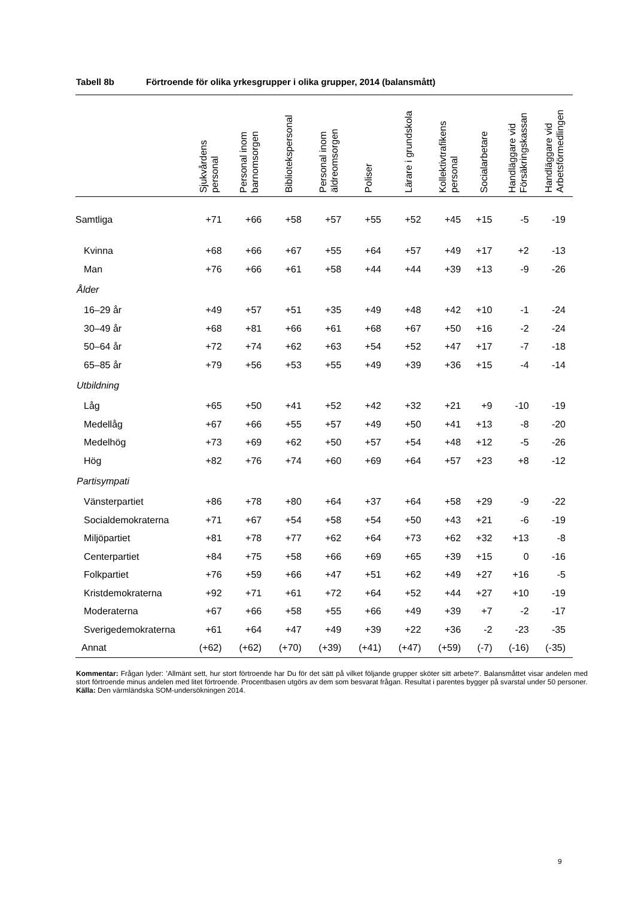Tabell 8b Förtroende för olika yrkesgrupper i olika grupper, 2014 (balansmått)
| | Sjukvårdens personal | Personal inom barnomsorgen | Bibliotekspersonal | Personal inom äldreomsorgen | Poliser | Lärare i grundskola | Kollektivtrafikens personal | Socialarbetare | Handläggare vid Försäkringskassan | Handläggare vid Arbetsförmedlingen |
| --- | --- | --- | --- | --- | --- | --- | --- | --- | --- | --- |
| Samtliga | +71 | +66 | +58 | +57 | +55 | +52 | +45 | +15 | -5 | -19 |
| Kvinna | +68 | +66 | +67 | +55 | +64 | +57 | +49 | +17 | +2 | -13 |
| Man | +76 | +66 | +61 | +58 | +44 | +44 | +39 | +13 | -9 | -26 |
| Ålder | | | | | | | | | | |
| 16–29 år | +49 | +57 | +51 | +35 | +49 | +48 | +42 | +10 | -1 | -24 |
| 30–49 år | +68 | +81 | +66 | +61 | +68 | +67 | +50 | +16 | -2 | -24 |
| 50–64 år | +72 | +74 | +62 | +63 | +54 | +52 | +47 | +17 | -7 | -18 |
| 65–85 år | +79 | +56 | +53 | +55 | +49 | +39 | +36 | +15 | -4 | -14 |
| Utbildning | | | | | | | | | | |
| Låg | +65 | +50 | +41 | +52 | +42 | +32 | +21 | +9 | -10 | -19 |
| Medellåg | +67 | +66 | +55 | +57 | +49 | +50 | +41 | +13 | -8 | -20 |
| Medelhög | +73 | +69 | +62 | +50 | +57 | +54 | +48 | +12 | -5 | -26 |
| Hög | +82 | +76 | +74 | +60 | +69 | +64 | +57 | +23 | +8 | -12 |
| Partisympati | | | | | | | | | | |
| Vänsterpartiet | +86 | +78 | +80 | +64 | +37 | +64 | +58 | +29 | -9 | -22 |
| Socialdemokraterna | +71 | +67 | +54 | +58 | +54 | +50 | +43 | +21 | -6 | -19 |
| Miljöpartiet | +81 | +78 | +77 | +62 | +64 | +73 | +62 | +32 | +13 | -8 |
| Centerpartiet | +84 | +75 | +58 | +66 | +69 | +65 | +39 | +15 | 0 | -16 |
| Folkpartiet | +76 | +59 | +66 | +47 | +51 | +62 | +49 | +27 | +16 | -5 |
| Kristdemokraterna | +92 | +71 | +61 | +72 | +64 | +52 | +44 | +27 | +10 | -19 |
| Moderaterna | +67 | +66 | +58 | +55 | +66 | +49 | +39 | +7 | -2 | -17 |
| Sverigedemokraterna | +61 | +64 | +47 | +49 | +39 | +22 | +36 | -2 | -23 | -35 |
| Annat | (+62) | (+62) | (+70) | (+39) | (+41) | (+47) | (+59) | (-7) | (-16) | (-35) |
Kommentar: Frågan lyder: ’Allmänt sett, hur stort förtroende har Du för det sätt på vilket följande grupper sköter sitt arbete?’. Balansmåttet visar andelen med stort förtroende minus andelen med litet förtroende. Procentbasen utgörs av dem som besvarat frågan. Resultat i parentes bygger på svarstal under 50 personer.
Källa: Den värmländska SOM-undersökningen 2014.
9